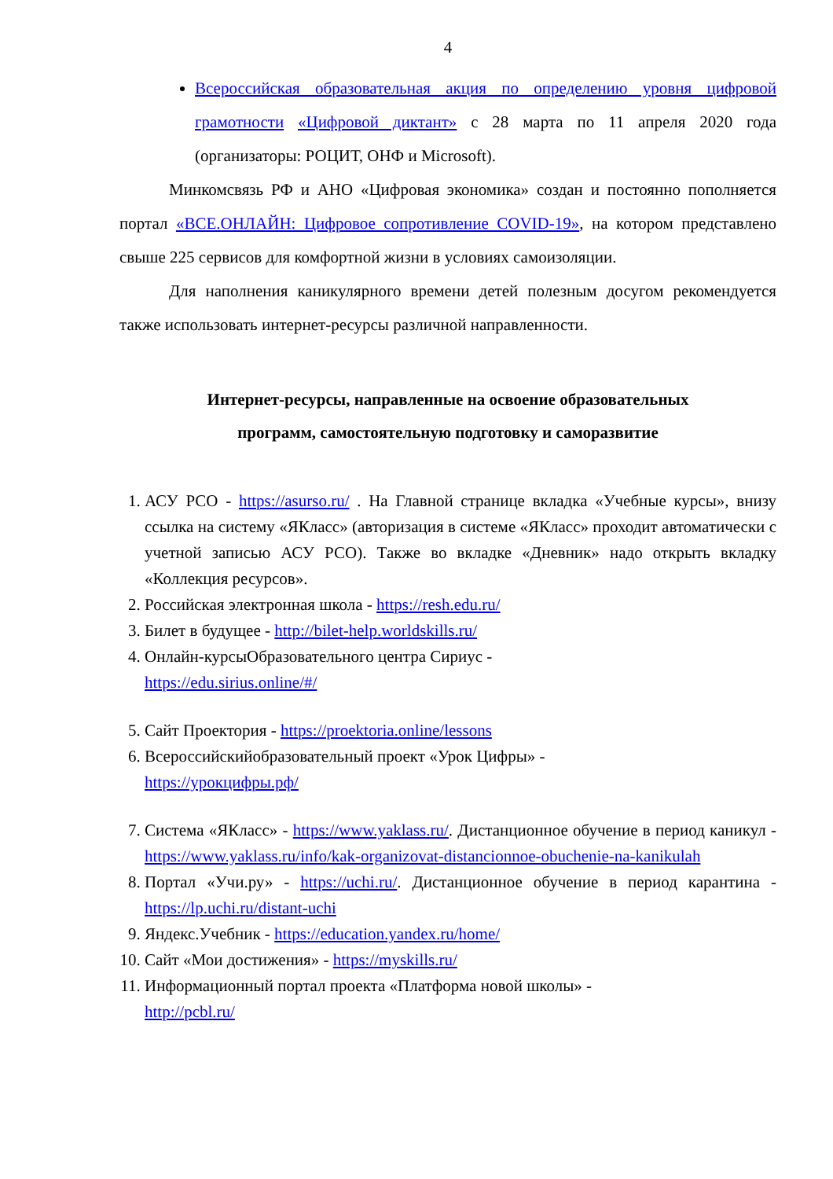4
Всероссийская образовательная акция по определению уровня цифровой грамотности «Цифровой диктант» с 28 марта по 11 апреля 2020 года (организаторы: РОЦИТ, ОНФ и Microsoft).
Минкомсвязь РФ и АНО «Цифровая экономика» создан и постоянно пополняется портал «ВСЕ.ОНЛАЙН: Цифровое сопротивление COVID-19», на котором представлено свыше 225 сервисов для комфортной жизни в условиях самоизоляции.
Для наполнения каникулярного времени детей полезным досугом рекомендуется также использовать интернет-ресурсы различной направленности.
Интернет-ресурсы, направленные на освоение образовательных
программ, самостоятельную подготовку и саморазвитие
1. АСУ РСО - https://asurso.ru/ . На Главной странице вкладка «Учебные курсы», внизу ссылка на систему «ЯКласс» (авторизация в системе «ЯКласс» проходит автоматически с учетной записью АСУ РСО). Также во вкладке «Дневник» надо открыть вкладку «Коллекция ресурсов».
2. Российская электронная школа - https://resh.edu.ru/
3. Билет в будущее - http://bilet-help.worldskills.ru/
4. Онлайн-курсыОбразовательного центра Сириус -
https://edu.sirius.online/#/
5. Сайт Проектория - https://proektoria.online/lessons
6. Всероссийскийобразовательный проект «Урок Цифры» -
https://урокцифры.рф/
7. Система «ЯКласс» - https://www.yaklass.ru/. Дистанционное обучение в период каникул - https://www.yaklass.ru/info/kak-organizovat-distancionnoe-obuchenie-na-kanikulah
8. Портал «Учи.ру» - https://uchi.ru/. Дистанционное обучение в период карантина - https://lp.uchi.ru/distant-uchi
9. Яндекс.Учебник - https://education.yandex.ru/home/
10. Сайт «Мои достижения» - https://myskills.ru/
11. Информационный портал проекта «Платформа новой школы» -
http://pcbl.ru/